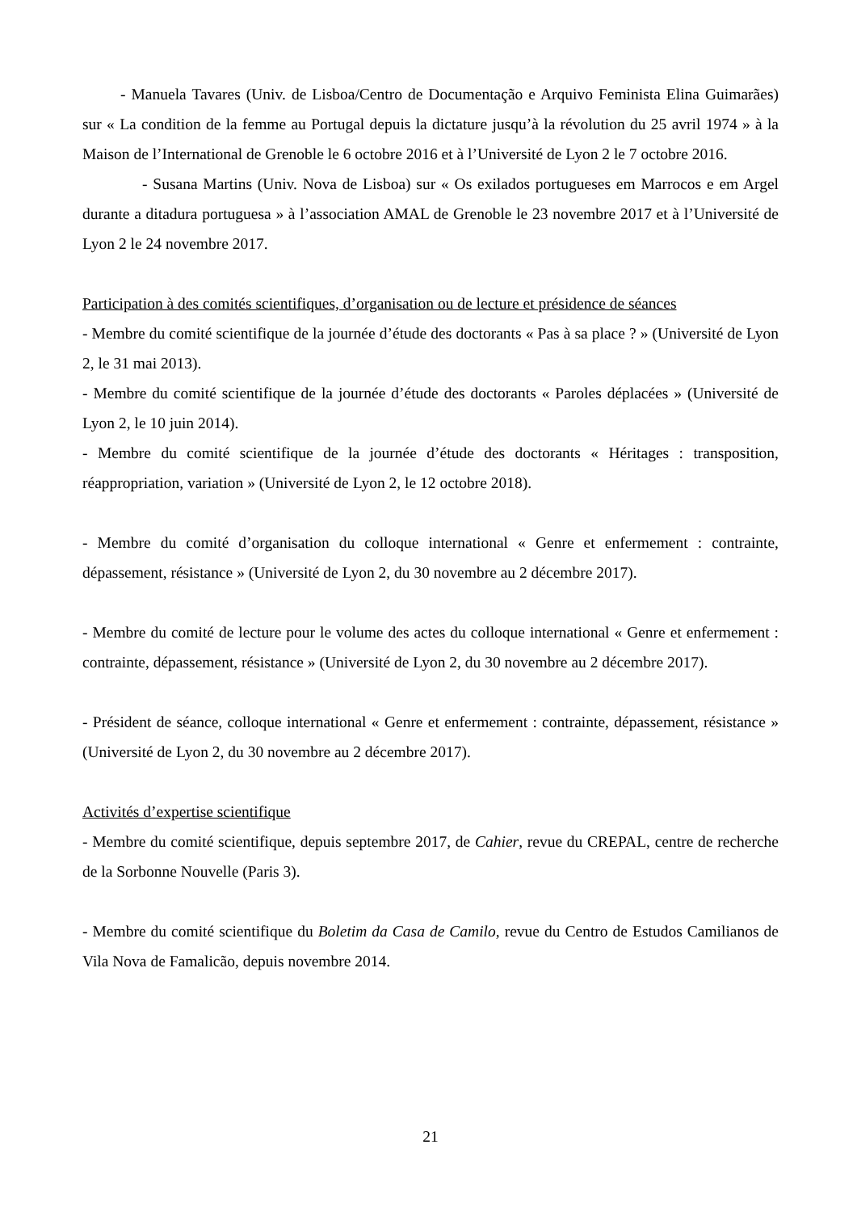- Manuela Tavares (Univ. de Lisboa/Centro de Documentação e Arquivo Feminista Elina Guimarães) sur « La condition de la femme au Portugal depuis la dictature jusqu’à la révolution du 25 avril 1974 » à la Maison de l’International de Grenoble le 6 octobre 2016 et à l’Université de Lyon 2 le 7 octobre 2016.
- Susana Martins (Univ. Nova de Lisboa) sur « Os exilados portugueses em Marrocos e em Argel durante a ditadura portuguesa » à l’association AMAL de Grenoble le 23 novembre 2017 et à l’Université de Lyon 2 le 24 novembre 2017.
Participation à des comités scientifiques, d’organisation ou de lecture et présidence de séances
- Membre du comité scientifique de la journée d’étude des doctorants « Pas à sa place ? » (Université de Lyon 2, le 31 mai 2013).
- Membre du comité scientifique de la journée d’étude des doctorants « Paroles déplacées » (Université de Lyon 2, le 10 juin 2014).
- Membre du comité scientifique de la journée d’étude des doctorants « Héritages : transposition, réappropriation, variation » (Université de Lyon 2, le 12 octobre 2018).
- Membre du comité d’organisation du colloque international « Genre et enfermement : contrainte, dépassement, résistance » (Université de Lyon 2, du 30 novembre au 2 décembre 2017).
- Membre du comité de lecture pour le volume des actes du colloque international « Genre et enfermement : contrainte, dépassement, résistance » (Université de Lyon 2, du 30 novembre au 2 décembre 2017).
- Président de séance, colloque international « Genre et enfermement : contrainte, dépassement, résistance » (Université de Lyon 2, du 30 novembre au 2 décembre 2017).
Activités d’expertise scientifique
- Membre du comité scientifique, depuis septembre 2017, de Cahier, revue du CREPAL, centre de recherche de la Sorbonne Nouvelle (Paris 3).
- Membre du comité scientifique du Boletim da Casa de Camilo, revue du Centro de Estudos Camilianos de Vila Nova de Famalicão, depuis novembre 2014.
21